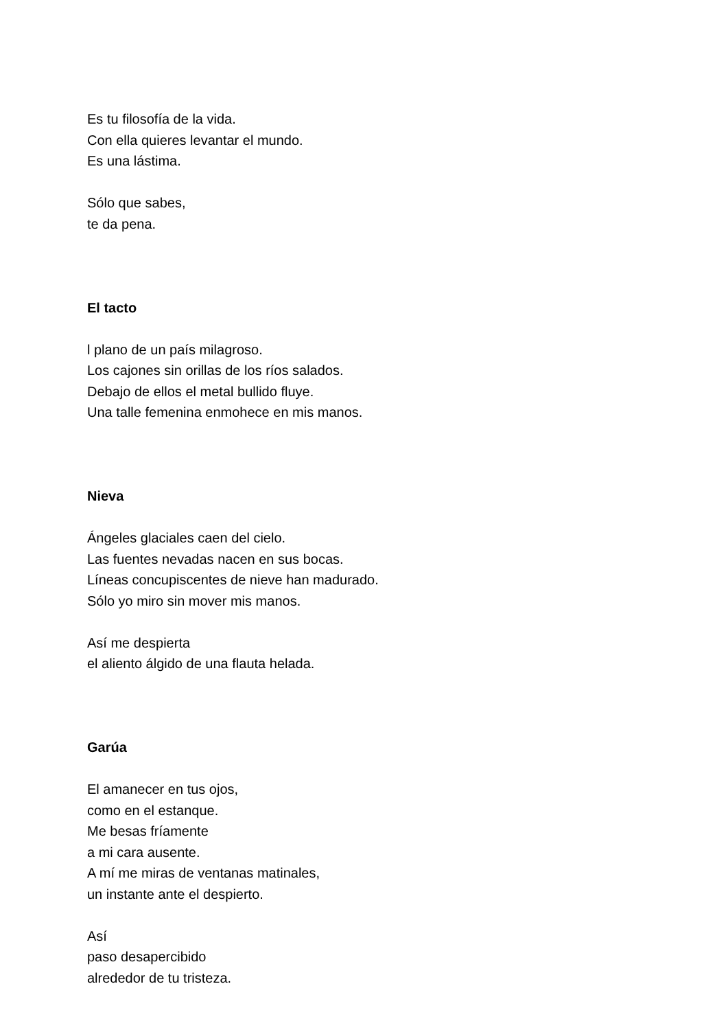Es tu filosofía de la vida.
Con ella quieres levantar el mundo.
Es una lástima.
Sólo que sabes,
te da pena.
El tacto
l plano de un país milagroso.
Los cajones sin orillas de los ríos salados.
Debajo de ellos el metal bullido fluye.
Una talle femenina enmohece en mis manos.
Nieva
Ángeles glaciales caen del cielo.
Las fuentes nevadas nacen en sus bocas.
Líneas concupiscentes de nieve han madurado.
Sólo yo miro sin mover mis manos.
Así me despierta
el aliento álgido de una flauta helada.
Garúa
El amanecer en tus ojos,
como en el estanque.
Me besas fríamente
a mi cara ausente.
A mí me miras de ventanas matinales,
un instante ante el despierto.
Así
paso desapercibido
alrededor de tu tristeza.